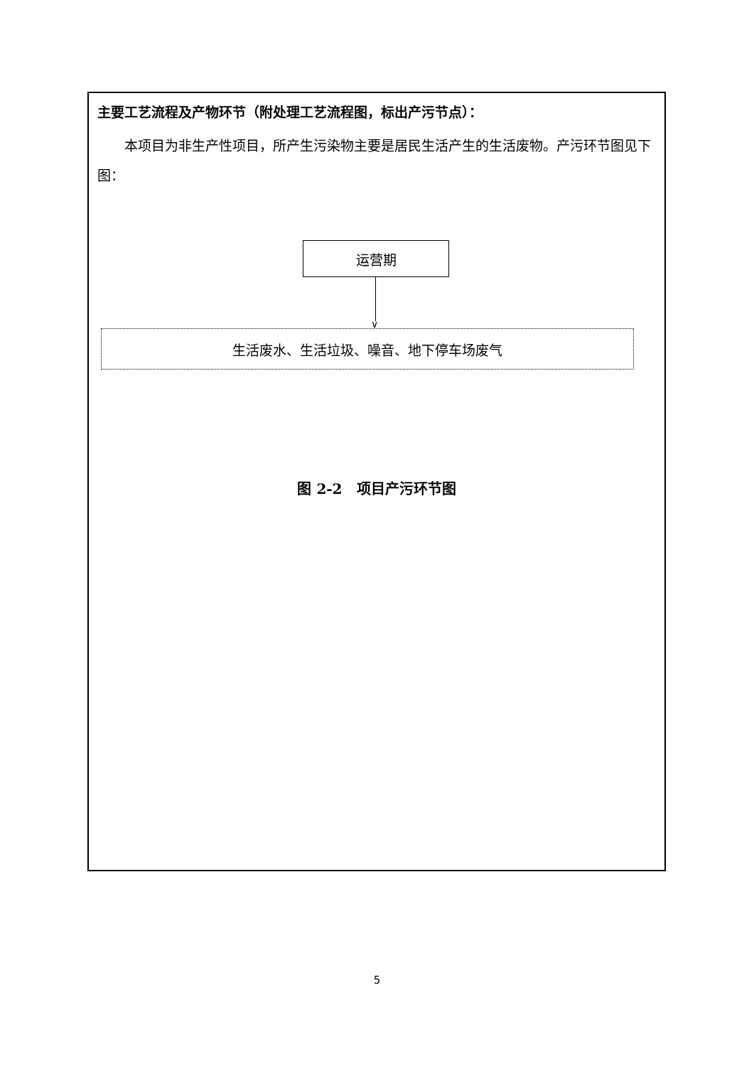主要工艺流程及产物环节（附处理工艺流程图，标出产污节点）：
本项目为非生产性项目，所产生污染物主要是居民生活产生的生活废物。产污环节图见下图：
运营期
∨
生活废水、生活垃圾、噪音、地下停车场废气
图 2-2　项目产污环节图
5